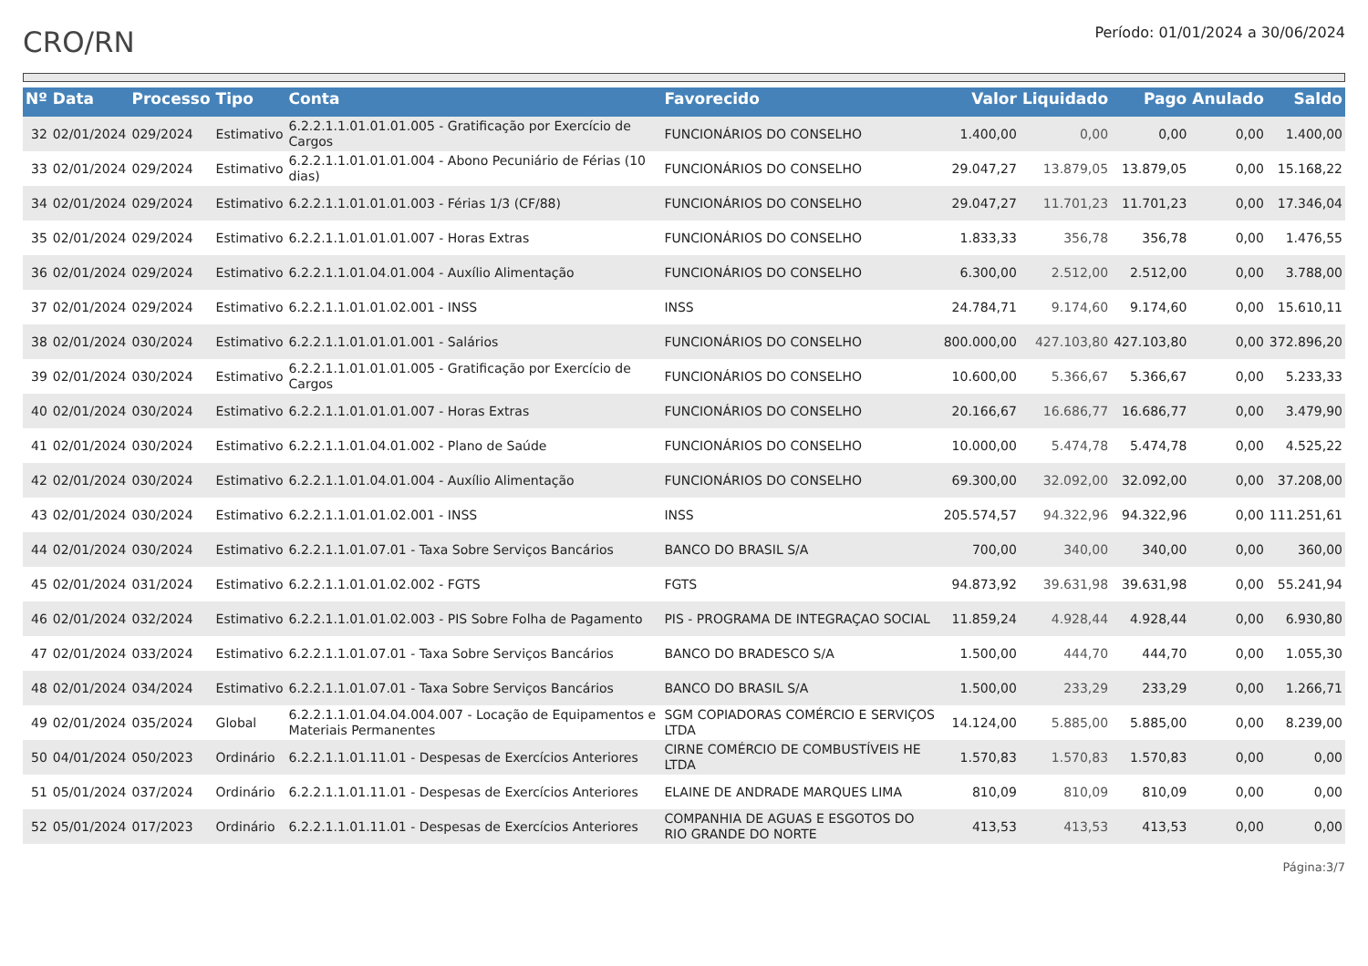CRO/RN
Período: 01/01/2024 a 30/06/2024
| Nº | Data | Processo | Tipo | Conta | Favorecido | Valor | Liquidado | Pago | Anulado | Saldo |
| --- | --- | --- | --- | --- | --- | --- | --- | --- | --- | --- |
| 32 | 02/01/2024 | 029/2024 | Estimativo | 6.2.2.1.1.01.01.01.005 - Gratificação por Exercício de Cargos | FUNCIONÁRIOS DO CONSELHO | 1.400,00 | 0,00 | 0,00 | 0,00 | 1.400,00 |
| 33 | 02/01/2024 | 029/2024 | Estimativo | 6.2.2.1.1.01.01.01.004 - Abono Pecuniário de Férias (10 dias) | FUNCIONÁRIOS DO CONSELHO | 29.047,27 | 13.879,05 | 13.879,05 | 0,00 | 15.168,22 |
| 34 | 02/01/2024 | 029/2024 | Estimativo | 6.2.2.1.1.01.01.01.003 - Férias 1/3 (CF/88) | FUNCIONÁRIOS DO CONSELHO | 29.047,27 | 11.701,23 | 11.701,23 | 0,00 | 17.346,04 |
| 35 | 02/01/2024 | 029/2024 | Estimativo | 6.2.2.1.1.01.01.01.007 - Horas Extras | FUNCIONÁRIOS DO CONSELHO | 1.833,33 | 356,78 | 356,78 | 0,00 | 1.476,55 |
| 36 | 02/01/2024 | 029/2024 | Estimativo | 6.2.2.1.1.01.04.01.004 - Auxílio Alimentação | FUNCIONÁRIOS DO CONSELHO | 6.300,00 | 2.512,00 | 2.512,00 | 0,00 | 3.788,00 |
| 37 | 02/01/2024 | 029/2024 | Estimativo | 6.2.2.1.1.01.01.02.001 - INSS | INSS | 24.784,71 | 9.174,60 | 9.174,60 | 0,00 | 15.610,11 |
| 38 | 02/01/2024 | 030/2024 | Estimativo | 6.2.2.1.1.01.01.01.001 - Salários | FUNCIONÁRIOS DO CONSELHO | 800.000,00 | 427.103,80 | 427.103,80 | 0,00 | 372.896,20 |
| 39 | 02/01/2024 | 030/2024 | Estimativo | 6.2.2.1.1.01.01.01.005 - Gratificação por Exercício de Cargos | FUNCIONÁRIOS DO CONSELHO | 10.600,00 | 5.366,67 | 5.366,67 | 0,00 | 5.233,33 |
| 40 | 02/01/2024 | 030/2024 | Estimativo | 6.2.2.1.1.01.01.01.007 - Horas Extras | FUNCIONÁRIOS DO CONSELHO | 20.166,67 | 16.686,77 | 16.686,77 | 0,00 | 3.479,90 |
| 41 | 02/01/2024 | 030/2024 | Estimativo | 6.2.2.1.1.01.04.01.002 - Plano de Saúde | FUNCIONÁRIOS DO CONSELHO | 10.000,00 | 5.474,78 | 5.474,78 | 0,00 | 4.525,22 |
| 42 | 02/01/2024 | 030/2024 | Estimativo | 6.2.2.1.1.01.04.01.004 - Auxílio Alimentação | FUNCIONÁRIOS DO CONSELHO | 69.300,00 | 32.092,00 | 32.092,00 | 0,00 | 37.208,00 |
| 43 | 02/01/2024 | 030/2024 | Estimativo | 6.2.2.1.1.01.01.02.001 - INSS | INSS | 205.574,57 | 94.322,96 | 94.322,96 | 0,00 | 111.251,61 |
| 44 | 02/01/2024 | 030/2024 | Estimativo | 6.2.2.1.1.01.07.01 - Taxa Sobre Serviços Bancários | BANCO DO BRASIL S/A | 700,00 | 340,00 | 340,00 | 0,00 | 360,00 |
| 45 | 02/01/2024 | 031/2024 | Estimativo | 6.2.2.1.1.01.01.02.002 - FGTS | FGTS | 94.873,92 | 39.631,98 | 39.631,98 | 0,00 | 55.241,94 |
| 46 | 02/01/2024 | 032/2024 | Estimativo | 6.2.2.1.1.01.01.02.003 - PIS Sobre Folha de Pagamento | PIS - PROGRAMA DE INTEGRAÇAO SOCIAL | 11.859,24 | 4.928,44 | 4.928,44 | 0,00 | 6.930,80 |
| 47 | 02/01/2024 | 033/2024 | Estimativo | 6.2.2.1.1.01.07.01 - Taxa Sobre Serviços Bancários | BANCO DO BRADESCO S/A | 1.500,00 | 444,70 | 444,70 | 0,00 | 1.055,30 |
| 48 | 02/01/2024 | 034/2024 | Estimativo | 6.2.2.1.1.01.07.01 - Taxa Sobre Serviços Bancários | BANCO DO BRASIL S/A | 1.500,00 | 233,29 | 233,29 | 0,00 | 1.266,71 |
| 49 | 02/01/2024 | 035/2024 | Global | 6.2.2.1.1.01.04.04.004.007 - Locação de Equipamentos e Materiais Permanentes | SGM COPIADORAS COMÉRCIO E SERVIÇOS LTDA | 14.124,00 | 5.885,00 | 5.885,00 | 0,00 | 8.239,00 |
| 50 | 04/01/2024 | 050/2023 | Ordinário | 6.2.2.1.1.01.11.01 - Despesas de Exercícios Anteriores | CIRNE COMÉRCIO DE COMBUSTÍVEIS HE LTDA | 1.570,83 | 1.570,83 | 1.570,83 | 0,00 | 0,00 |
| 51 | 05/01/2024 | 037/2024 | Ordinário | 6.2.2.1.1.01.11.01 - Despesas de Exercícios Anteriores | ELAINE DE ANDRADE MARQUES LIMA | 810,09 | 810,09 | 810,09 | 0,00 | 0,00 |
| 52 | 05/01/2024 | 017/2023 | Ordinário | 6.2.2.1.1.01.11.01 - Despesas de Exercícios Anteriores | COMPANHIA DE AGUAS E ESGOTOS DO RIO GRANDE DO NORTE | 413,53 | 413,53 | 413,53 | 0,00 | 0,00 |
Página:3/7